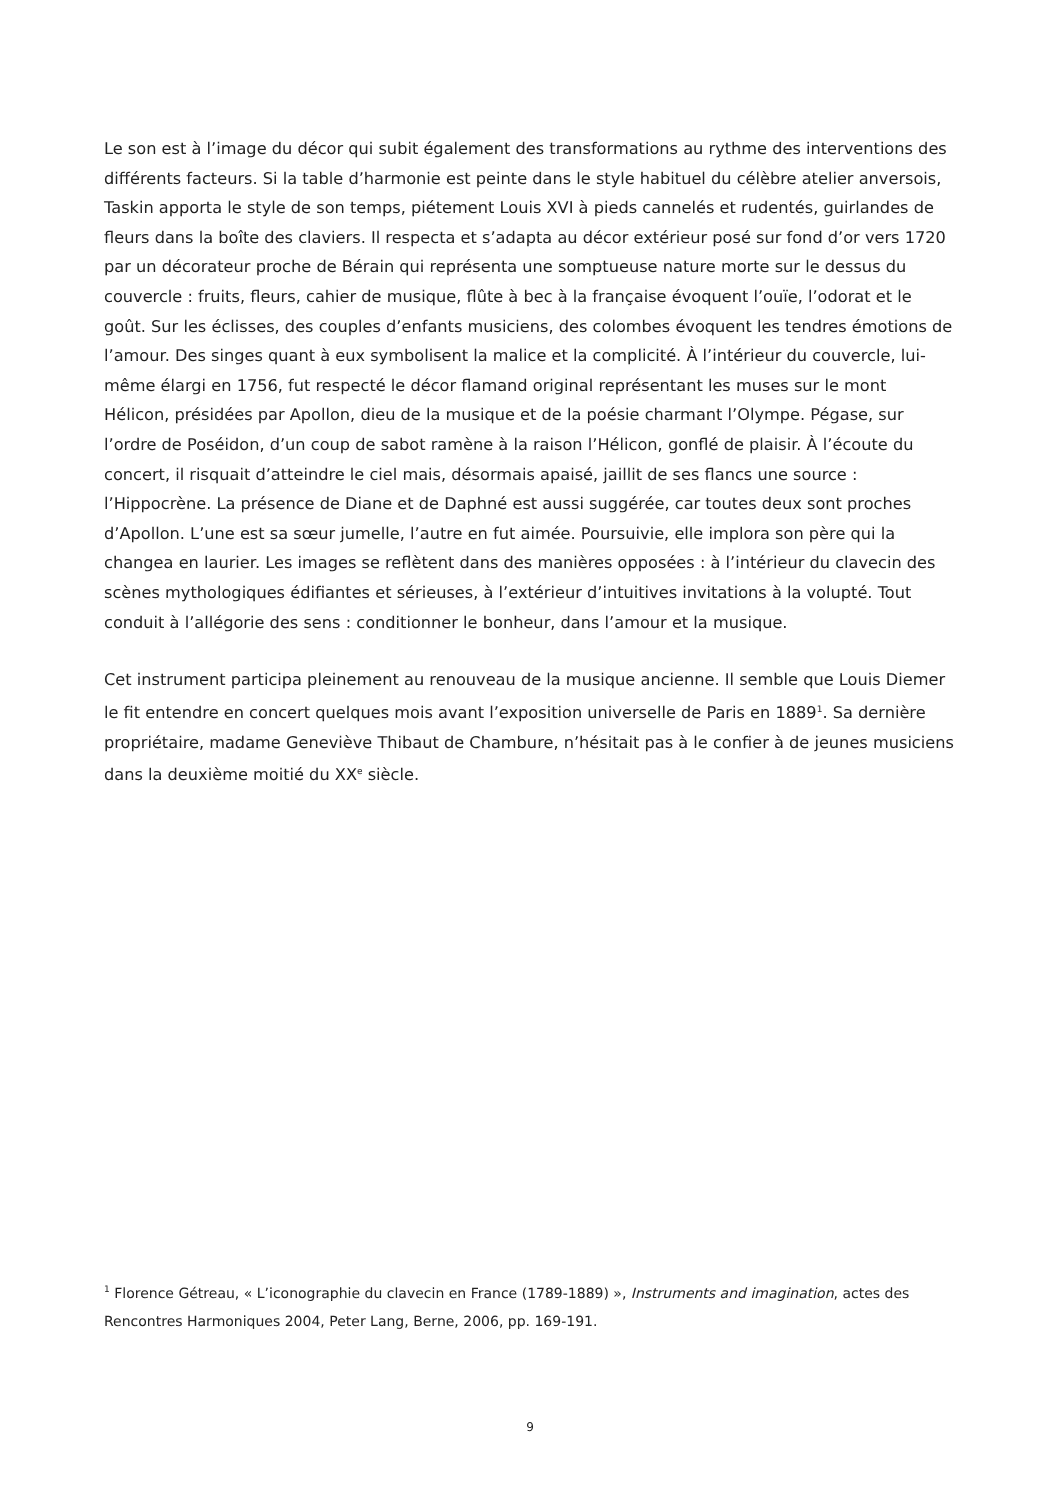Le son est à l’image du décor qui subit également des transformations au rythme des interventions des différents facteurs. Si la table d’harmonie est peinte dans le style habituel du célèbre atelier anversois, Taskin apporta le style de son temps, piétement Louis XVI à pieds cannelés et rudentés, guirlandes de fleurs dans la boîte des claviers. Il respecta et s’adapta au décor extérieur posé sur fond d’or vers 1720 par un décorateur proche de Bérain qui représenta une somptueuse nature morte sur le dessus du couvercle : fruits, fleurs, cahier de musique, flûte à bec à la française évoquent l’ouïe, l’odorat et le goût. Sur les éclisses, des couples d’enfants musiciens, des colombes évoquent les tendres émotions de l’amour. Des singes quant à eux symbolisent la malice et la complicité. À l’intérieur du couvercle, lui-même élargi en 1756, fut respecté le décor flamand original représentant les muses sur le mont Hélicon, présidées par Apollon, dieu de la musique et de la poésie charmant l’Olympe. Pégase, sur l’ordre de Poséidon, d’un coup de sabot ramène à la raison l’Hélicon, gonflé de plaisir. À l’écoute du concert, il risquait d’atteindre le ciel mais, désormais apaisé, jaillit de ses flancs une source : l’Hippocrène. La présence de Diane et de Daphné est aussi suggérée, car toutes deux sont proches d’Apollon. L’une est sa sœur jumelle, l’autre en fut aimée. Poursuivie, elle implora son père qui la changea en laurier. Les images se reflètent dans des manières opposées : à l’intérieur du clavecin des scènes mythologiques édifiantes et sérieuses, à l’extérieur d’intuitives invitations à la volupté. Tout conduit à l’allégorie des sens : conditionner le bonheur, dans l’amour et la musique.
Cet instrument participa pleinement au renouveau de la musique ancienne. Il semble que Louis Diemer le fit entendre en concert quelques mois avant l’exposition universelle de Paris en 1889<sup>1</sup>. Sa dernière propriétaire, madame Geneviève Thibaut de Chambure, n’hésitait pas à le confier à de jeunes musiciens dans la deuxième moitié du XX<sup>e</sup> siècle.
<sup>1</sup> Florence Gétreau, « L’iconographie du clavecin en France (1789-1889) », Instruments and imagination, actes des Rencontres Harmoniques 2004, Peter Lang, Berne, 2006, pp. 169-191.
9